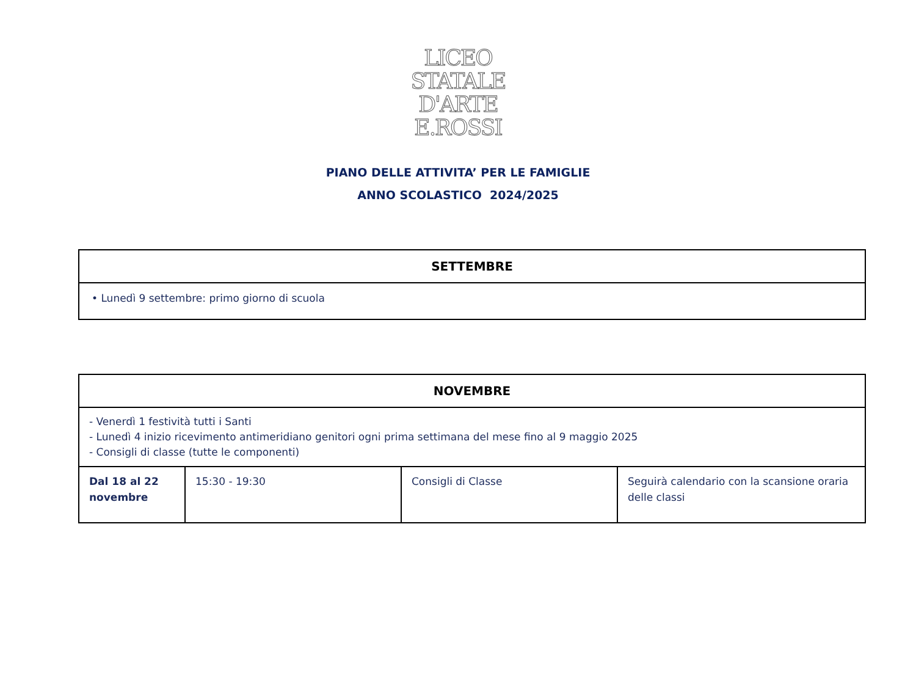LICEO
STATALE
D'ARTE
E.ROSSI
PIANO DELLE ATTIVITA’ PER LE FAMIGLIE
ANNO SCOLASTICO 2024/2025
| SETTEMBRE |
| --- |
| • Lunedì 9 settembre: primo giorno di scuola |
| NOVEMBRE | | | |
| --- | --- | --- | --- |
| - Venerdì 1 festività tutti i Santi - Lunedì 4 inizio ricevimento antimeridiano genitori ogni prima settimana del mese fino al 9 maggio 2025 - Consigli di classe (tutte le componenti) | | | |
| Dal 18 al 22 novembre | 15:30 - 19:30 | Consigli di Classe | Seguirà calendario con la scansione oraria delle classi |